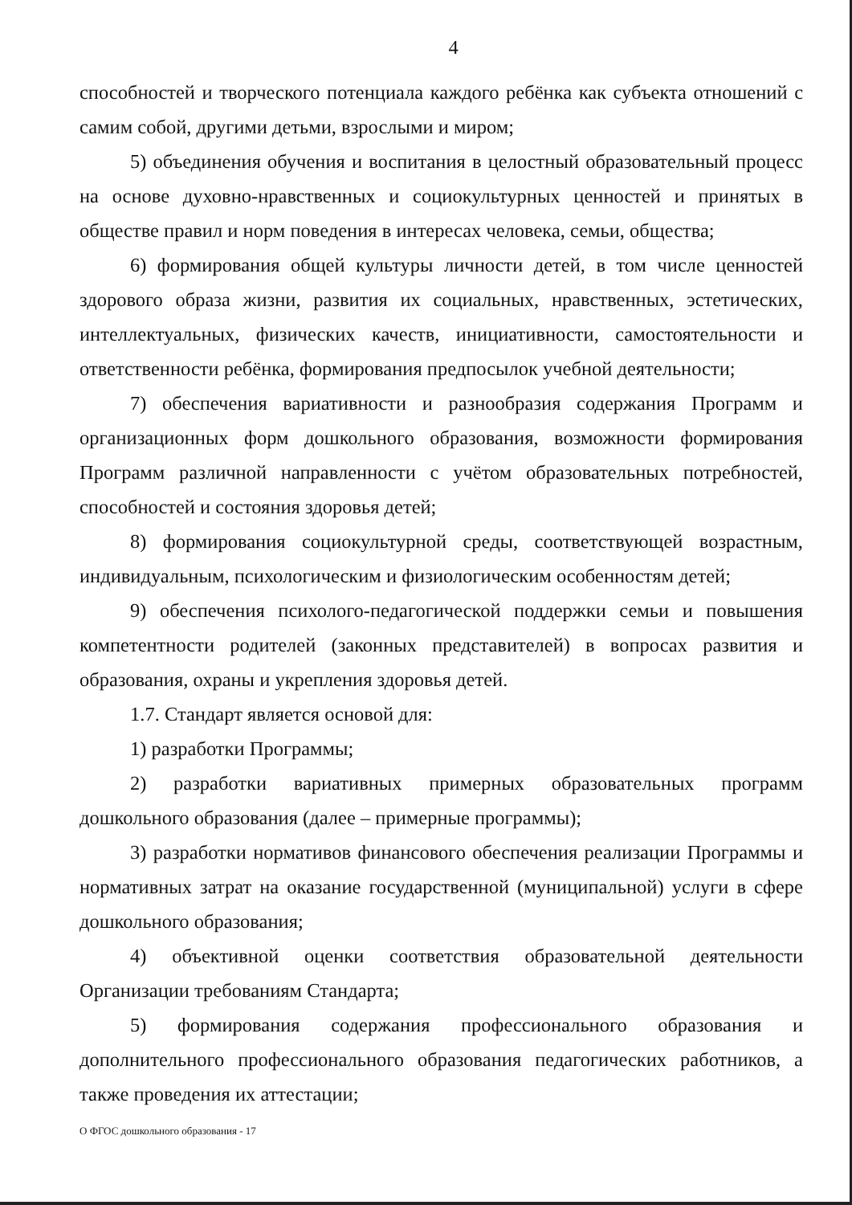4
способностей и творческого потенциала каждого ребёнка как субъекта отношений с самим собой, другими детьми, взрослыми и миром;
5) объединения обучения и воспитания в целостный образовательный процесс на основе духовно-нравственных и социокультурных ценностей и принятых в обществе правил и норм поведения в интересах человека, семьи, общества;
6) формирования общей культуры личности детей, в том числе ценностей здорового образа жизни, развития их социальных, нравственных, эстетических, интеллектуальных, физических качеств, инициативности, самостоятельности и ответственности ребёнка, формирования предпосылок учебной деятельности;
7) обеспечения вариативности и разнообразия содержания Программ и организационных форм дошкольного образования, возможности формирования Программ различной направленности с учётом образовательных потребностей, способностей и состояния здоровья детей;
8) формирования социокультурной среды, соответствующей возрастным, индивидуальным, психологическим и физиологическим особенностям детей;
9) обеспечения психолого-педагогической поддержки семьи и повышения компетентности родителей (законных представителей) в вопросах развития и образования, охраны и укрепления здоровья детей.
1.7. Стандарт является основой для:
1) разработки Программы;
2) разработки вариативных примерных образовательных программ дошкольного образования (далее – примерные программы);
3) разработки нормативов финансового обеспечения реализации Программы и нормативных затрат на оказание государственной (муниципальной) услуги в сфере дошкольного образования;
4) объективной оценки соответствия образовательной деятельности Организации требованиям Стандарта;
5) формирования содержания профессионального образования и дополнительного профессионального образования педагогических работников, а также проведения их аттестации;
О ФГОС дошкольного образования - 17